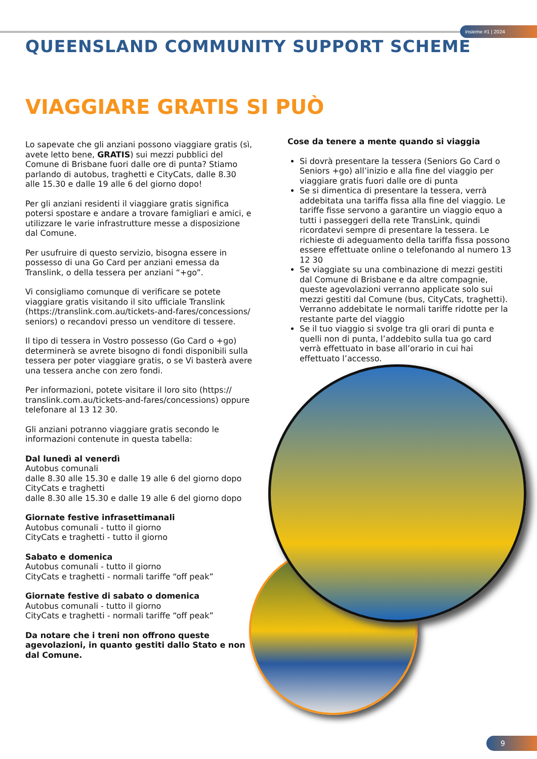insieme #1 | 2024
QUEENSLAND COMMUNITY SUPPORT SCHEME
VIAGGIARE GRATIS SI PUÒ
Lo sapevate che gli anziani possono viaggiare gratis (sì, avete letto bene, GRATIS) sui mezzi pubblici del Comune di Brisbane fuori dalle ore di punta? Stiamo parlando di autobus, traghetti e CityCats, dalle 8.30 alle 15.30 e dalle 19 alle 6 del giorno dopo!
Per gli anziani residenti il viaggiare gratis significa potersi spostare e andare a trovare famigliari e amici, e utilizzare le varie infrastrutture messe a disposizione dal Comune.
Per usufruire di questo servizio, bisogna essere in possesso di una Go Card per anziani emessa da Translink, o della tessera per anziani “+go”.
Vi consigliamo comunque di verificare se potete viaggiare gratis visitando il sito ufficiale Translink (https://translink.com.au/tickets-and-fares/concessions/ seniors) o recandovi presso un venditore di tessere.
Il tipo di tessera in Vostro possesso (Go Card o +go) determinerà se avrete bisogno di fondi disponibili sulla tessera per poter viaggiare gratis, o se Vi basterà avere una tessera anche con zero fondi.
Per informazioni, potete visitare il loro sito (https:// translink.com.au/tickets-and-fares/concessions) oppure telefonare al 13 12 30.
Gli anziani potranno viaggiare gratis secondo le informazioni contenute in questa tabella:
Dal lunedì al venerdì
Autobus comunali
dalle 8.30 alle 15.30 e dalle 19 alle 6 del giorno dopo
CityCats e traghetti
dalle 8.30 alle 15.30 e dalle 19 alle 6 del giorno dopo
Giornate festive infrasettimanali
Autobus comunali - tutto il giorno
CityCats e traghetti - tutto il giorno
Sabato e domenica
Autobus comunali - tutto il giorno
CityCats e traghetti - normali tariffe “off peak”
Giornate festive di sabato o domenica
Autobus comunali - tutto il giorno
CityCats e traghetti - normali tariffe “off peak”
Da notare che i treni non offrono queste agevolazioni, in quanto gestiti dallo Stato e non dal Comune.
Cose da tenere a mente quando si viaggia
Si dovrà presentare la tessera (Seniors Go Card o Seniors +go) all’inizio e alla fine del viaggio per viaggiare gratis fuori dalle ore di punta
Se si dimentica di presentare la tessera, verrà addebitata una tariffa fissa alla fine del viaggio. Le tariffe fisse servono a garantire un viaggio equo a tutti i passeggeri della rete TransLink, quindi ricordatevi sempre di presentare la tessera. Le richieste di adeguamento della tariffa fissa possono essere effettuate online o telefonando al numero 13 12 30
Se viaggiate su una combinazione di mezzi gestiti dal Comune di Brisbane e da altre compagnie, queste agevolazioni verranno applicate solo sui mezzi gestiti dal Comune (bus, CityCats, traghetti). Verranno addebitate le normali tariffe ridotte per la restante parte del viaggio
Se il tuo viaggio si svolge tra gli orari di punta e quelli non di punta, l’addebito sulla tua go card verrà effettuato in base all’orario in cui hai effettuato l’accesso.
9